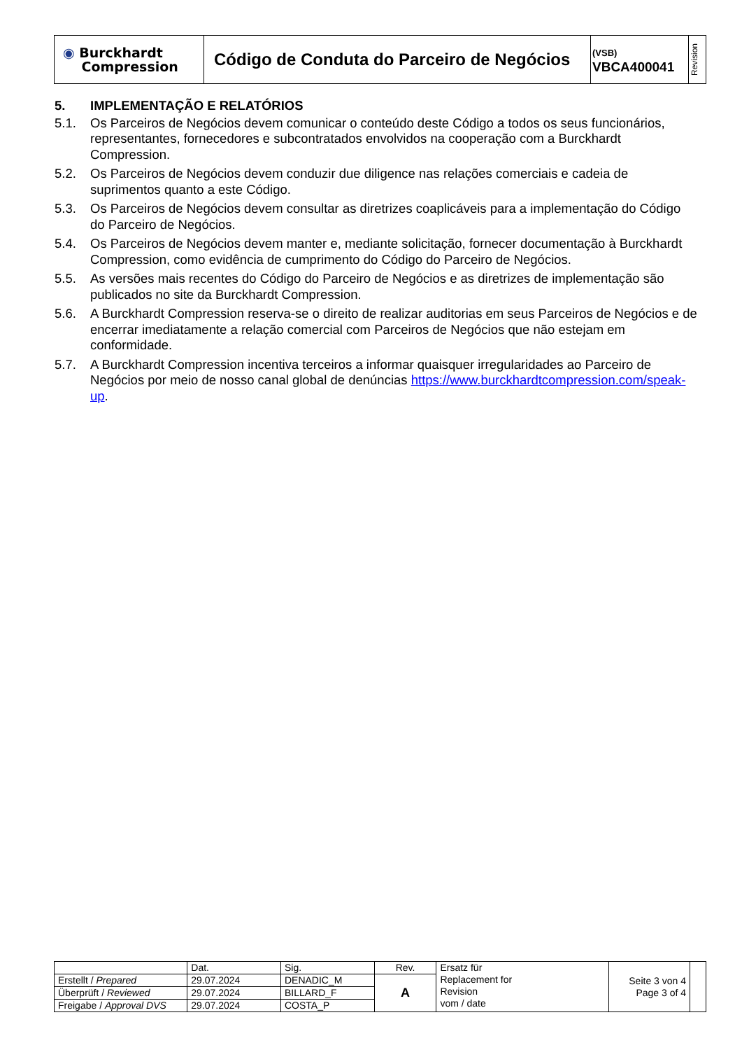| ◉ Burckhardt Compression | Código de Conduta do Parceiro de Negócios | (VSB) VBCA400041 | Revision |
5. IMPLEMENTAÇÃO E RELATÓRIOS
5.1. Os Parceiros de Negócios devem comunicar o conteúdo deste Código a todos os seus funcionários, representantes, fornecedores e subcontratados envolvidos na cooperação com a Burckhardt Compression.
5.2. Os Parceiros de Negócios devem conduzir due diligence nas relações comerciais e cadeia de suprimentos quanto a este Código.
5.3. Os Parceiros de Negócios devem consultar as diretrizes coaplicáveis para a implementação do Código do Parceiro de Negócios.
5.4. Os Parceiros de Negócios devem manter e, mediante solicitação, fornecer documentação à Burckhardt Compression, como evidência de cumprimento do Código do Parceiro de Negócios.
5.5. As versões mais recentes do Código do Parceiro de Negócios e as diretrizes de implementação são publicados no site da Burckhardt Compression.
5.6. A Burckhardt Compression reserva-se o direito de realizar auditorias em seus Parceiros de Negócios e de encerrar imediatamente a relação comercial com Parceiros de Negócios que não estejam em conformidade.
5.7. A Burckhardt Compression incentiva terceiros a informar quaisquer irregularidades ao Parceiro de Negócios por meio de nosso canal global de denúncias https://www.burckhardtcompression.com/speak-up.
| | Dat. | Sig. | Rev. | Ersatz für Replacement for Revision vom / date | Seite 3 von 4 Page 3 of 4 | |
| Erstellt / Prepared | 29.07.2024 | DENADIC_M | A | | | |
| Überprüft / Reviewed | 29.07.2024 | BILLARD_F | | | | |
| Freigabe / Approval DVS | 29.07.2024 | COSTA_P | | | | |